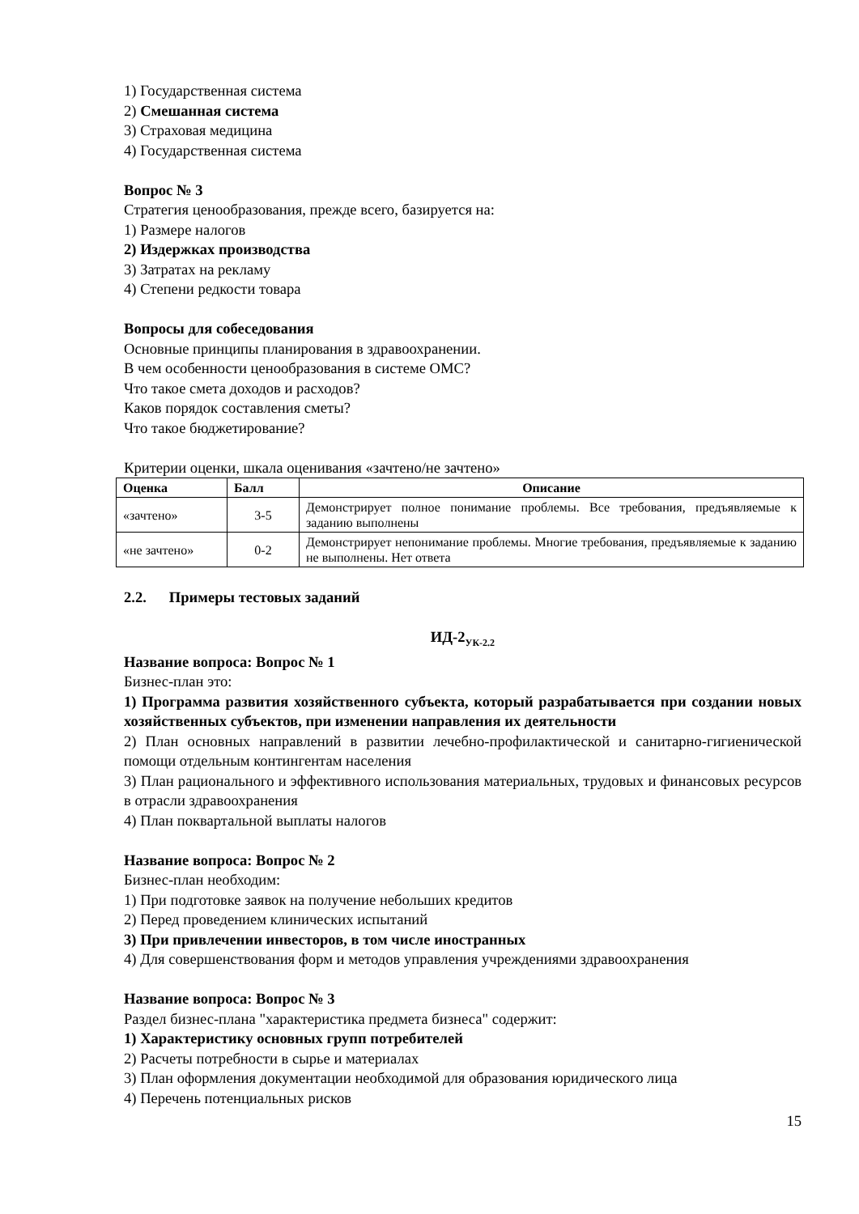1) Государственная система
2) Смешанная система
3) Страховая медицина
4) Государственная система
Вопрос № 3
Стратегия ценообразования, прежде всего, базируется на:
1) Размере налогов
2) Издержках производства
3) Затратах на рекламу
4) Степени редкости товара
Вопросы для собеседования
Основные принципы планирования в здравоохранении.
В чем особенности ценообразования в системе ОМС?
Что такое смета доходов и расходов?
Каков порядок составления сметы?
Что такое бюджетирование?
Критерии оценки, шкала оценивания «зачтено/не зачтено»
| Оценка | Балл | Описание |
| --- | --- | --- |
| «зачтено» | 3-5 | Демонстрирует полное понимание проблемы. Все требования, предъявляемые к заданию выполнены |
| «не зачтено» | 0-2 | Демонстрирует непонимание проблемы. Многие требования, предъявляемые к заданию не выполнены. Нет ответа |
2.2. Примеры тестовых заданий
ИД-2<sub>УК-2.2</sub>
Название вопроса: Вопрос № 1
Бизнес-план это:
1) Программа развития хозяйственного субъекта, который разрабатывается при создании новых хозяйственных субъектов, при изменении направления их деятельности
2) План основных направлений в развитии лечебно-профилактической и санитарно-гигиенической помощи отдельным контингентам населения
3) План рационального и эффективного использования материальных, трудовых и финансовых ресурсов в отрасли здравоохранения
4) План поквартальной выплаты налогов
Название вопроса: Вопрос № 2
Бизнес-план необходим:
1) При подготовке заявок на получение небольших кредитов
2) Перед проведением клинических испытаний
3) При привлечении инвесторов, в том числе иностранных
4) Для совершенствования форм и методов управления учреждениями здравоохранения
Название вопроса: Вопрос № 3
Раздел бизнес-плана "характеристика предмета бизнеса" содержит:
1) Характеристику основных групп потребителей
2) Расчеты потребности в сырье и материалах
3) План оформления документации необходимой для образования юридического лица
4) Перечень потенциальных рисков
15